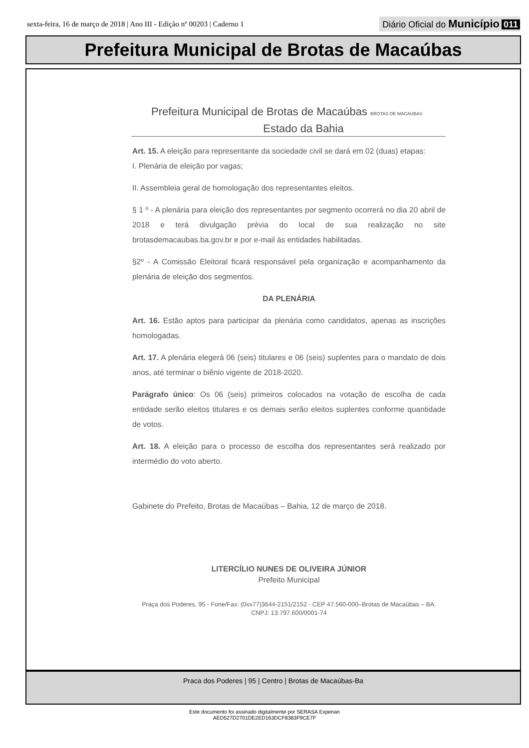sexta-feira, 16 de março de 2018 | Ano III - Edição nº 00203 | Caderno 1
Diário Oficial do Município 011
Prefeitura Municipal de Brotas de Macaúbas
Prefeitura Municipal de Brotas de Macaúbas BROTAS DE MACAUBAS
Estado da Bahia
Art. 15. A eleição para representante da sociedade civil se dará em 02 (duas) etapas:
I. Plenária de eleição por vagas;
II. Assembleia geral de homologação dos representantes eleitos.
§ 1 º - A plenária para eleição dos representantes por segmento ocorrerá no dia 20 abril de 2018 e terá divulgação prévia do local de sua realização no site brotasdemacaubas.ba.gov.br e por e-mail às entidades habilitadas.
§2º - A Comissão Eleitoral ficará responsável pela organização e acompanhamento da plenária de eleição dos segmentos.
DA PLENÁRIA
Art. 16. Estão aptos para participar da plenária como candidatos, apenas as inscrições homologadas.
Art. 17. A plenária elegerá 06 (seis) titulares e 06 (seis) suplentes para o mandato de dois anos, até terminar o biênio vigente de 2018-2020.
Parágrafo único: Os 06 (seis) primeiros colocados na votação de escolha de cada entidade serão eleitos titulares e os demais serão eleitos suplentes conforme quantidade de votos.
Art. 18. A eleição para o processo de escolha dos representantes será realizado por intermédio do voto aberto.
Gabinete do Prefeito, Brotas de Macaúbas – Bahia, 12 de março de 2018.
LITERCÍLIO NUNES DE OLIVEIRA JÚNIOR
Prefeito Municipal
Praça dos Poderes, 95 - Fone/Fax: (0xx77)3644-2151/2152 - CEP 47.560-000–Brotas de Macaúbas – BA.
CNPJ: 13.797.600/0001-74
Praca dos Poderes | 95 | Centro | Brotas de Macaúbas-Ba
Este documento foi assinado digitalmente por SERASA Experian
AED527D2701DE2ED163DCF8383F9CE7F